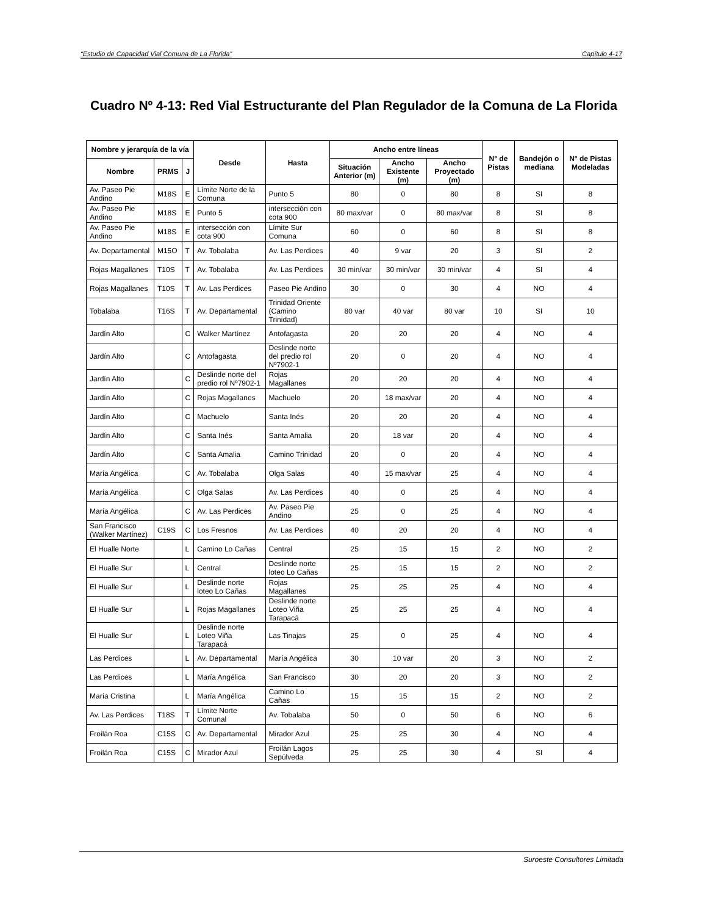“Estudio de Capacidad Vial Comuna de La Florida” Capítulo 4-17
Cuadro Nº 4-13: Red Vial Estructurante del Plan Regulador de la Comuna de La Florida
| Nombre y jerarquía de la vía | | | Desde | Hasta | Ancho entre líneas | | | N° de Pistas | Bandejón o mediana | N° de Pistas Modeladas |
| --- | --- | --- | --- | --- | --- | --- | --- | --- | --- | --- |
| Nombre | PRMS | J | | | Situación Anterior (m) | Ancho Existente (m) | Ancho Proyectado (m) | | | |
| Av. Paseo Pie Andino | M18S | E | Límite Norte de la Comuna | Punto 5 | 80 | 0 | 80 | 8 | SI | 8 |
| Av. Paseo Pie Andino | M18S | E | Punto 5 | intersección con cota 900 | 80 max/var | 0 | 80 max/var | 8 | SI | 8 |
| Av. Paseo Pie Andino | M18S | E | intersección con cota 900 | Límite Sur Comuna | 60 | 0 | 60 | 8 | SI | 8 |
| Av. Departamental | M15O | T | Av. Tobalaba | Av. Las Perdices | 40 | 9 var | 20 | 3 | SI | 2 |
| Rojas Magallanes | T10S | T | Av. Tobalaba | Av. Las Perdices | 30 min/var | 30 min/var | 30 min/var | 4 | SI | 4 |
| Rojas Magallanes | T10S | T | Av. Las Perdices | Paseo Pie Andino | 30 | 0 | 30 | 4 | NO | 4 |
| Tobalaba | T16S | T | Av. Departamental | Trinidad Oriente (Camino Trinidad) | 80 var | 40 var | 80 var | 10 | SI | 10 |
| Jardín Alto | | C | Walker Martínez | Antofagasta | 20 | 20 | 20 | 4 | NO | 4 |
| Jardín Alto | | C | Antofagasta | Deslinde norte del predio rol Nº7902-1 | 20 | 0 | 20 | 4 | NO | 4 |
| Jardín Alto | | C | Deslinde norte del predio rol Nº7902-1 | Rojas Magallanes | 20 | 20 | 20 | 4 | NO | 4 |
| Jardín Alto | | C | Rojas Magallanes | Machuelo | 20 | 18 max/var | 20 | 4 | NO | 4 |
| Jardín Alto | | C | Machuelo | Santa Inés | 20 | 20 | 20 | 4 | NO | 4 |
| Jardín Alto | | C | Santa Inés | Santa Amalia | 20 | 18 var | 20 | 4 | NO | 4 |
| Jardín Alto | | C | Santa Amalia | Camino Trinidad | 20 | 0 | 20 | 4 | NO | 4 |
| María Angélica | | C | Av. Tobalaba | Olga Salas | 40 | 15 max/var | 25 | 4 | NO | 4 |
| María Angélica | | C | Olga Salas | Av. Las Perdices | 40 | 0 | 25 | 4 | NO | 4 |
| María Angélica | | C | Av. Las Perdices | Av. Paseo Pie Andino | 25 | 0 | 25 | 4 | NO | 4 |
| San Francisco (Walker Martínez) | C19S | C | Los Fresnos | Av. Las Perdices | 40 | 20 | 20 | 4 | NO | 4 |
| El Hualle Norte | | L | Camino Lo Cañas | Central | 25 | 15 | 15 | 2 | NO | 2 |
| El Hualle Sur | | L | Central | Deslinde norte loteo Lo Cañas | 25 | 15 | 15 | 2 | NO | 2 |
| El Hualle Sur | | L | Deslinde norte loteo Lo Cañas | Rojas Magallanes | 25 | 25 | 25 | 4 | NO | 4 |
| El Hualle Sur | | L | Rojas Magallanes | Deslinde norte Loteo Viña Tarapacá | 25 | 25 | 25 | 4 | NO | 4 |
| El Hualle Sur | | L | Deslinde norte Loteo Viña Tarapacá | Las Tinajas | 25 | 0 | 25 | 4 | NO | 4 |
| Las Perdices | | L | Av. Departamental | María Angélica | 30 | 10 var | 20 | 3 | NO | 2 |
| Las Perdices | | L | María Angélica | San Francisco | 30 | 20 | 20 | 3 | NO | 2 |
| María Cristina | | L | María Angélica | Camino Lo Cañas | 15 | 15 | 15 | 2 | NO | 2 |
| Av. Las Perdices | T18S | T | Límite Norte Comunal | Av. Tobalaba | 50 | 0 | 50 | 6 | NO | 6 |
| Froilán Roa | C15S | C | Av. Departamental | Mirador Azul | 25 | 25 | 30 | 4 | NO | 4 |
| Froilán Roa | C15S | C | Mirador Azul | Froilán Lagos Sepúlveda | 25 | 25 | 30 | 4 | SI | 4 |
Suroeste Consultores Limitada